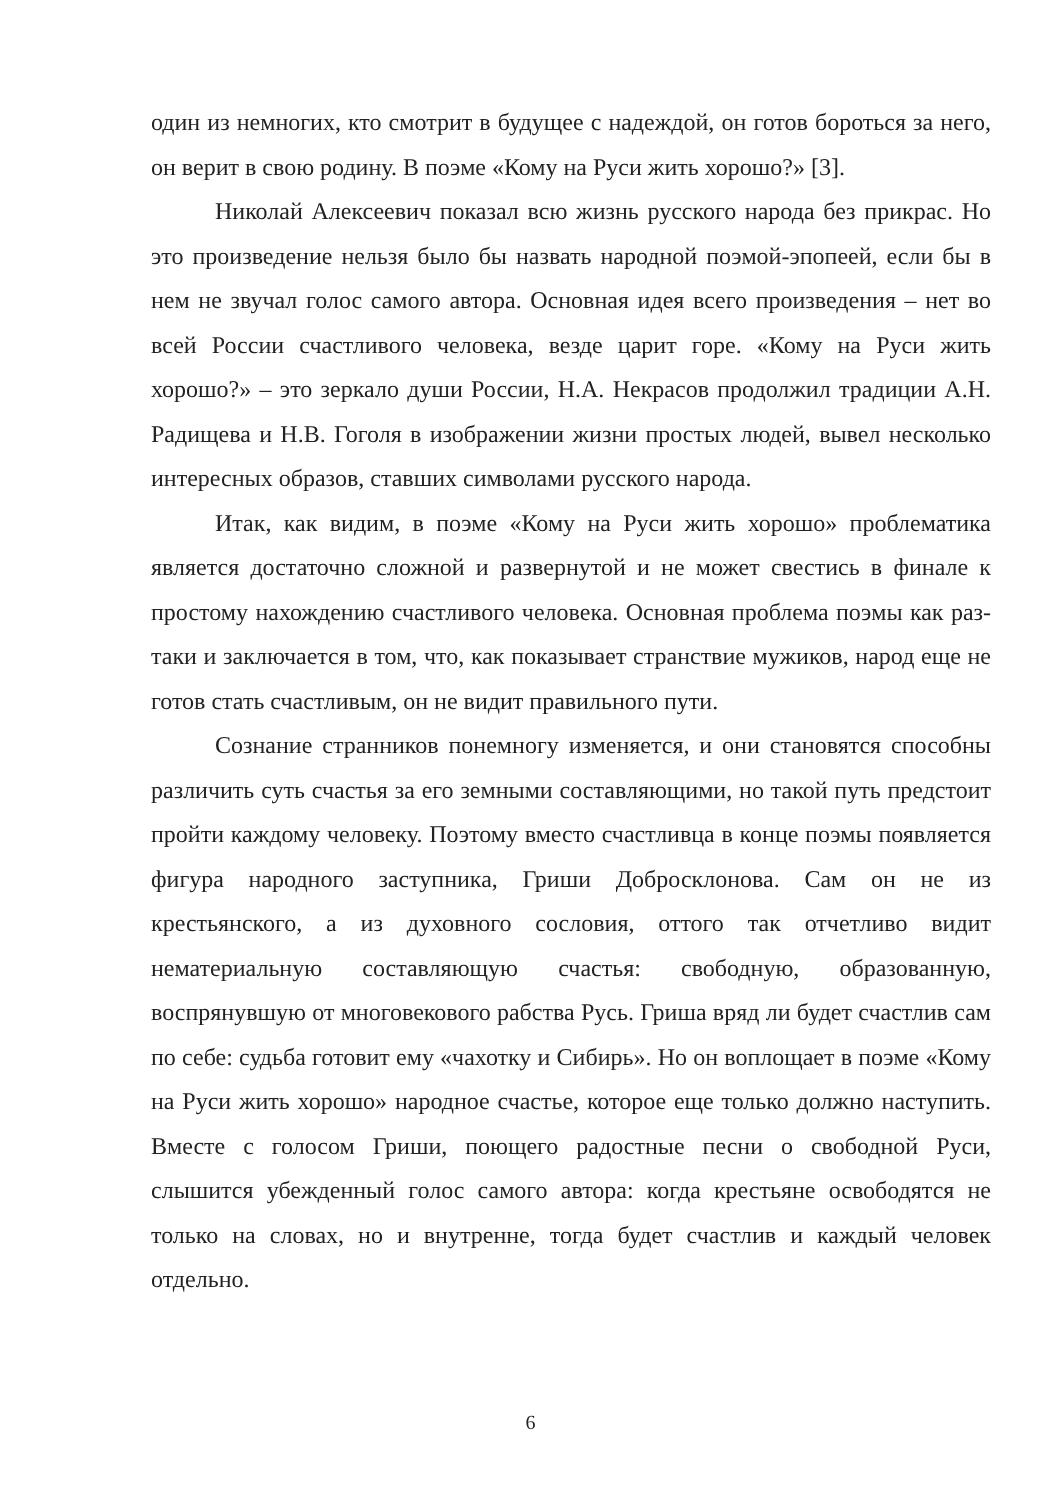один из немногих, кто смотрит в будущее с надеждой, он готов бороться за него, он верит в свою родину. В поэме «Кому на Руси жить хорошо?» [3].
Николай Алексеевич показал всю жизнь русского народа без прикрас. Но это произведение нельзя было бы назвать народной поэмой-эпопеей, если бы в нем не звучал голос самого автора. Основная идея всего произведения – нет во всей России счастливого человека, везде царит горе. «Кому на Руси жить хорошо?» – это зеркало души России, Н.А. Некрасов продолжил традиции А.Н. Радищева и Н.В. Гоголя в изображении жизни простых людей, вывел несколько интересных образов, ставших символами русского народа.
Итак, как видим, в поэме «Кому на Руси жить хорошо» проблематика является достаточно сложной и развернутой и не может свестись в финале к простому нахождению счастливого человека. Основная проблема поэмы как раз-таки и заключается в том, что, как показывает странствие мужиков, народ еще не готов стать счастливым, он не видит правильного пути.
Сознание странников понемногу изменяется, и они становятся способны различить суть счастья за его земными составляющими, но такой путь предстоит пройти каждому человеку. Поэтому вместо счастливца в конце поэмы появляется фигура народного заступника, Гриши Добросклонова. Сам он не из крестьянского, а из духовного сословия, оттого так отчетливо видит нематериальную составляющую счастья: свободную, образованную, воспрянувшую от многовекового рабства Русь. Гриша вряд ли будет счастлив сам по себе: судьба готовит ему «чахотку и Сибирь». Но он воплощает в поэме «Кому на Руси жить хорошо» народное счастье, которое еще только должно наступить. Вместе с голосом Гриши, поющего радостные песни о свободной Руси, слышится убежденный голос самого автора: когда крестьяне освободятся не только на словах, но и внутренне, тогда будет счастлив и каждый человек отдельно.
6